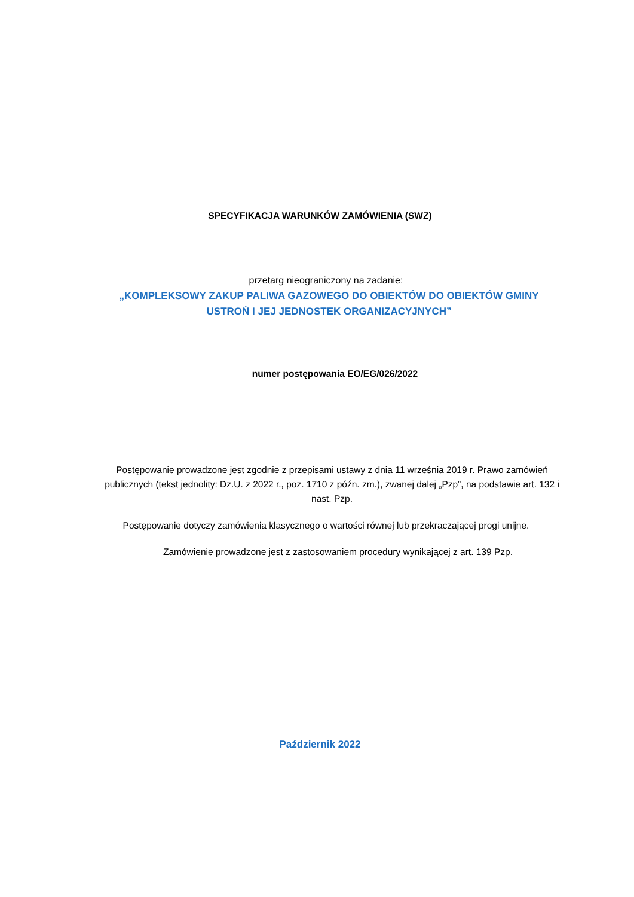SPECYFIKACJA WARUNKÓW ZAMÓWIENIA (SWZ)
przetarg nieograniczony na zadanie:
„KOMPLEKSOWY ZAKUP PALIWA GAZOWEGO DO OBIEKTÓW DO OBIEKTÓW GMINY
USTROŃ I JEJ JEDNOSTEK ORGANIZACYJNYCH”
numer postępowania EO/EG/026/2022
Postępowanie prowadzone jest zgodnie z przepisami ustawy z dnia 11 września 2019 r. Prawo zamówień publicznych (tekst jednolity: Dz.U. z 2022 r., poz. 1710 z późn. zm.), zwanej dalej „Pzp”, na podstawie art. 132 i nast. Pzp.
Postępowanie dotyczy zamówienia klasycznego o wartości równej lub przekraczającej progi unijne.
Zamówienie prowadzone jest z zastosowaniem procedury wynikającej z art. 139 Pzp.
Październik 2022